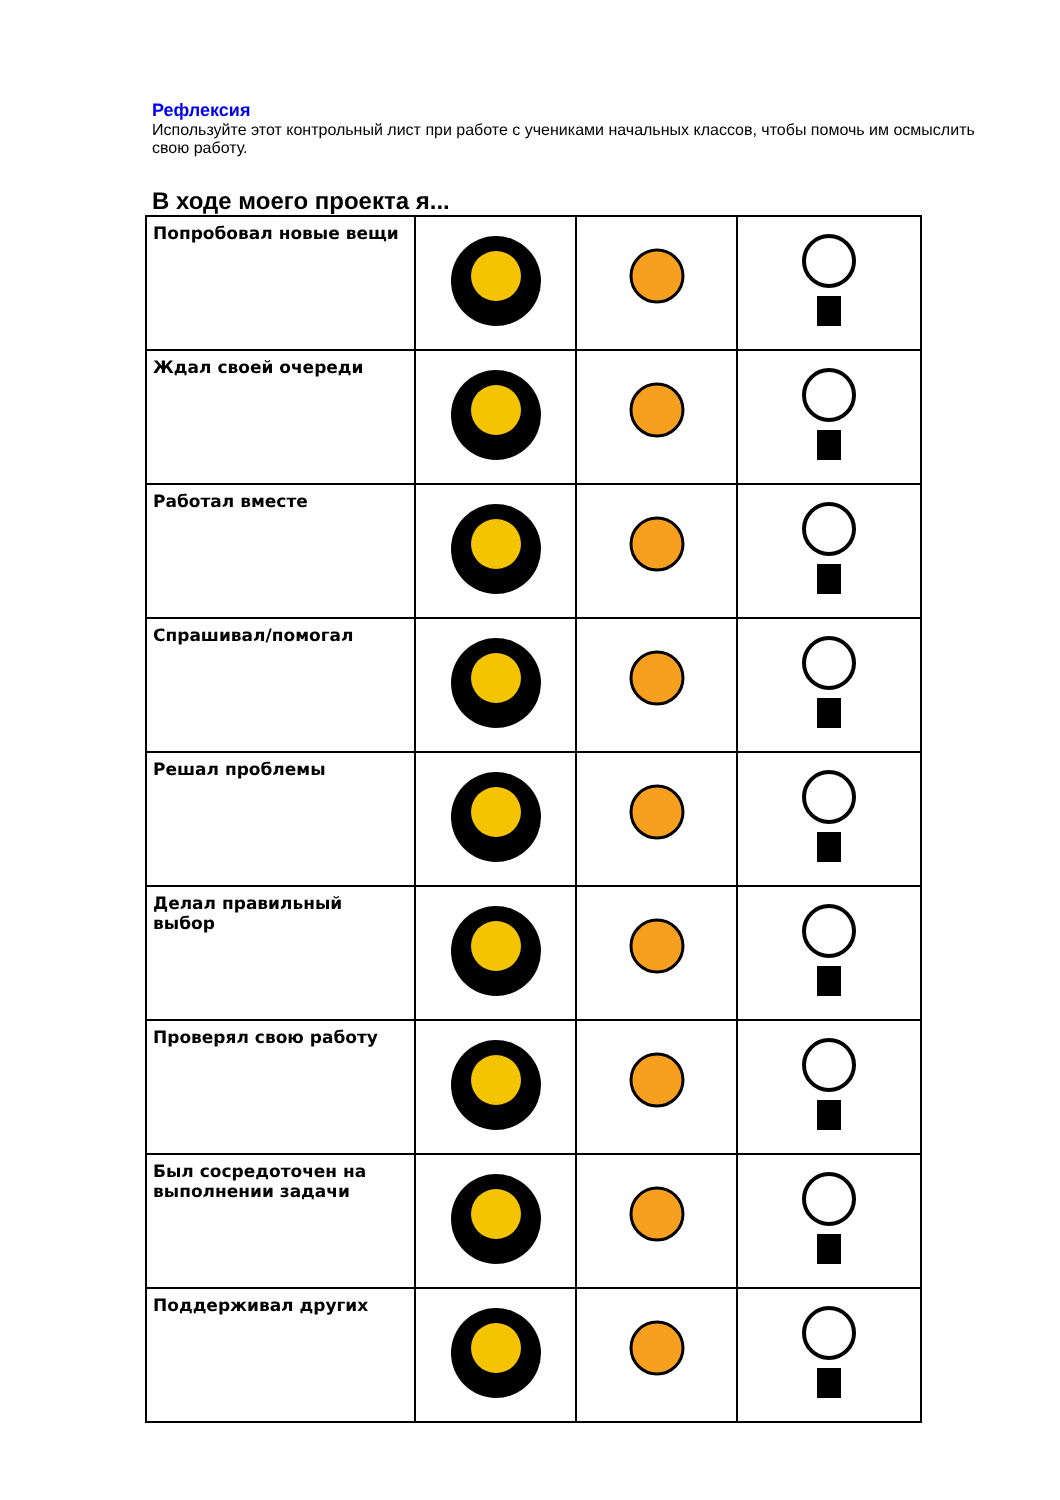Рефлексия
Используйте этот контрольный лист при работе с учениками начальных классов, чтобы помочь им осмыслить свою работу.
В ходе моего проекта я...
| Попробовал новые вещи | | | |
| Ждал своей очереди | | | |
| Работал вместе | | | |
| Спрашивал/помогал | | | |
| Решал проблемы | | | |
| Делал правильный выбор | | | |
| Проверял свою работу | | | |
| Был сосредоточен на выполнении задачи | | | |
| Поддерживал других | | | |